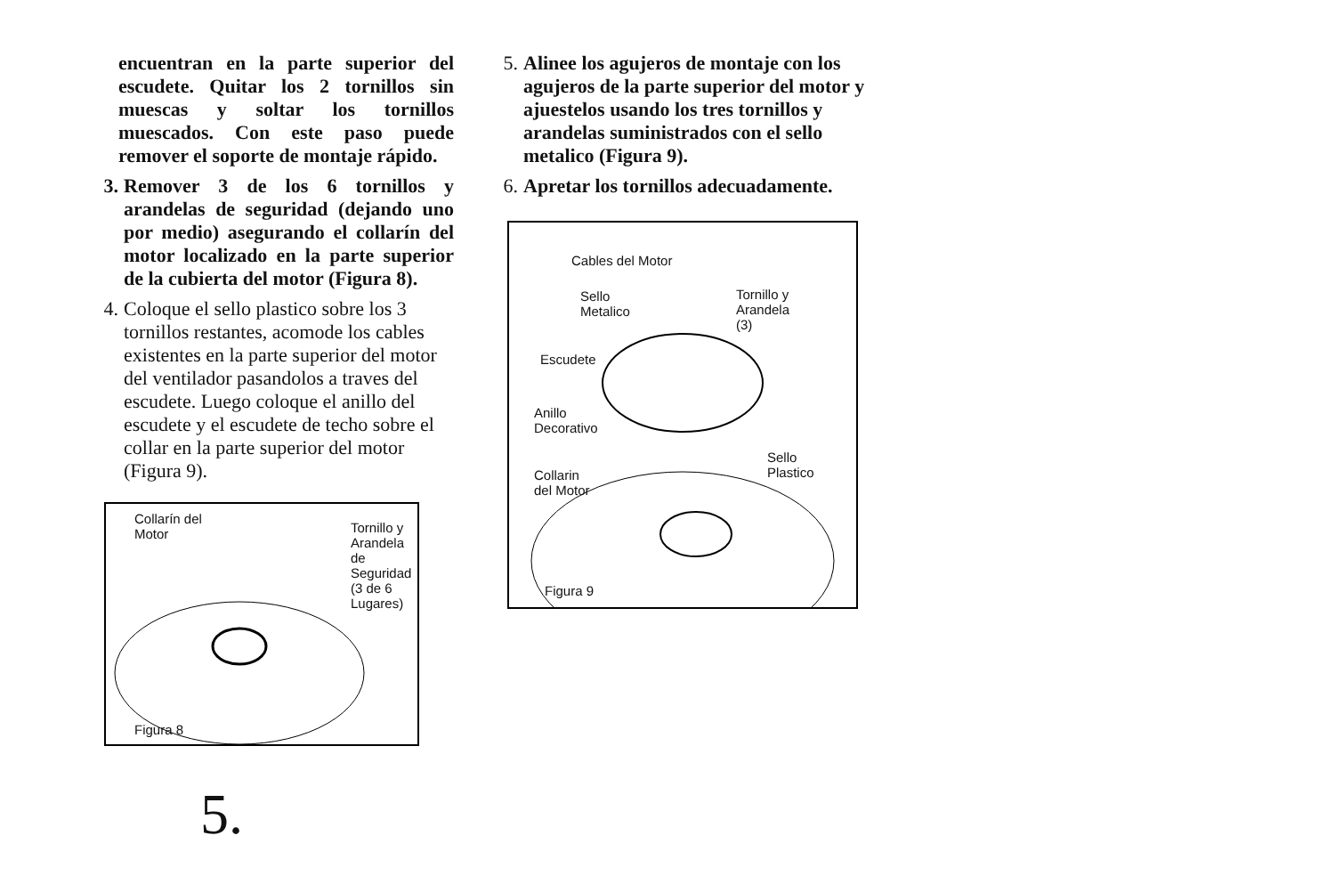encuentran en la parte superior del escudete. Quitar los 2 tornillos sin muescas y soltar los tornillos muescados. Con este paso puede remover el soporte de montaje rápido.
3. Remover 3 de los 6 tornillos y arandelas de seguridad (dejando uno por medio) asegurando el collarín del motor localizado en la parte superior de la cubierta del motor (Figura 8).
4. Coloque el sello plastico sobre los 3 tornillos restantes, acomode los cables existentes en la parte superior del motor del ventilador pasandolos a traves del escudete. Luego coloque el anillo del escudete y el escudete de techo sobre el collar en la parte superior del motor (Figura 9).
Collarín del
Motor Tornillo y
Arandela de
Seguridad
(3 de 6
Lugares)
Figura 8
5.
5. Alinee los agujeros de montaje con los agujeros de la parte superior del motor y ajuestelos usando los tres tornillos y arandelas suministrados con el sello metalico (Figura 9).
6. Apretar los tornillos adecuadamente.
Cables del Motor
Sello
Metalico
Tornillo y
Arandela
(3)
Escudete
Anillo
Decorativo
Sello
Plastico Collarin
del Motor
Figura 9